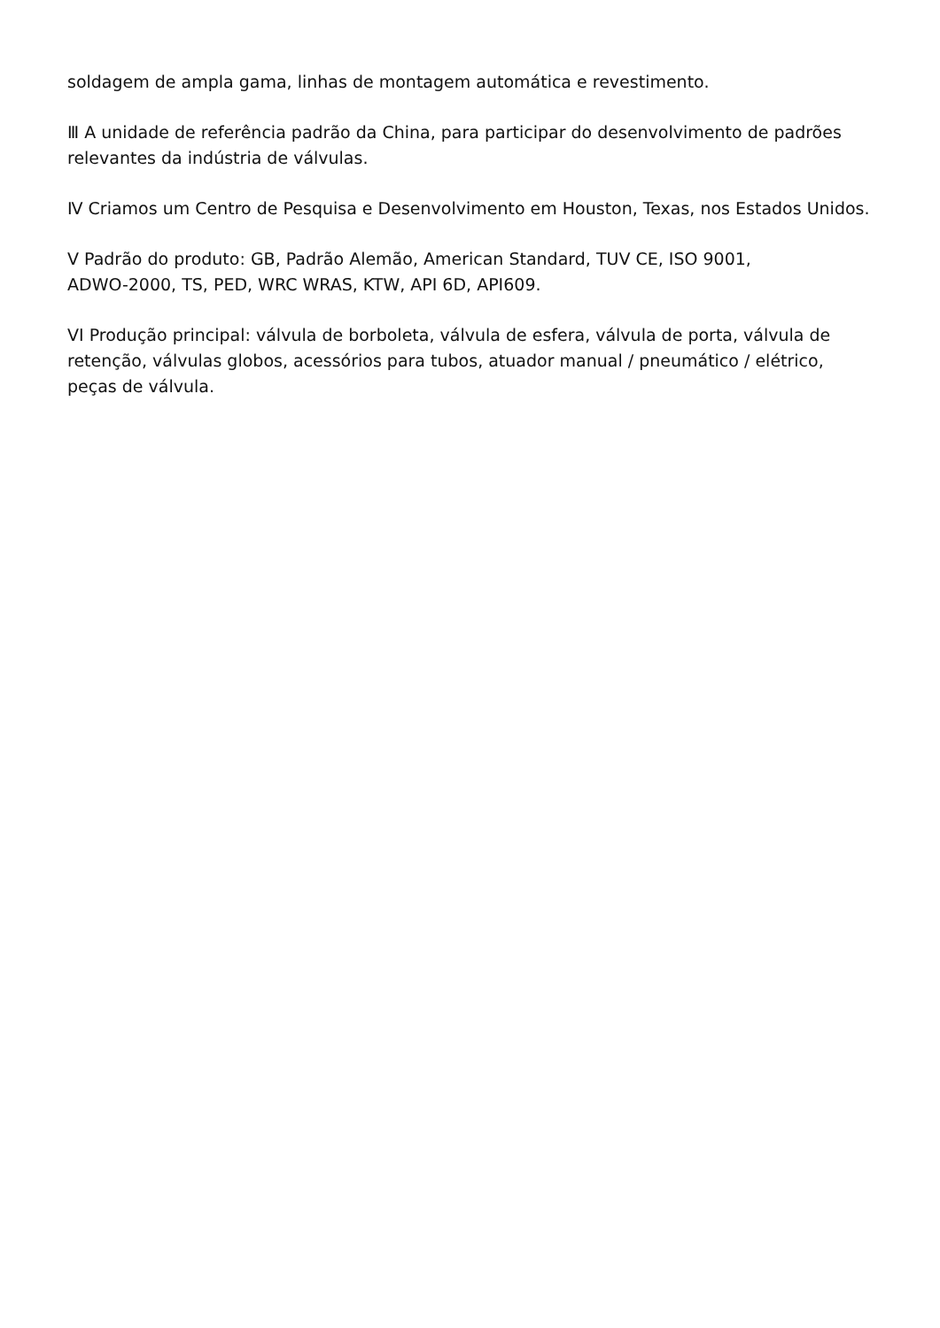soldagem de ampla gama, linhas de montagem automática e revestimento.
Ⅲ A unidade de referência padrão da China, para participar do desenvolvimento de padrões relevantes da indústria de válvulas.
Ⅳ Criamos um Centro de Pesquisa e Desenvolvimento em Houston, Texas, nos Estados Unidos.
V Padrão do produto: GB, Padrão Alemão, American Standard, TUV CE, ISO 9001,
ADWO-2000, TS, PED, WRC WRAS, KTW, API 6D, API609.
VI Produção principal: válvula de borboleta, válvula de esfera, válvula de porta, válvula de retenção, válvulas globos, acessórios para tubos, atuador manual / pneumático / elétrico, peças de válvula.